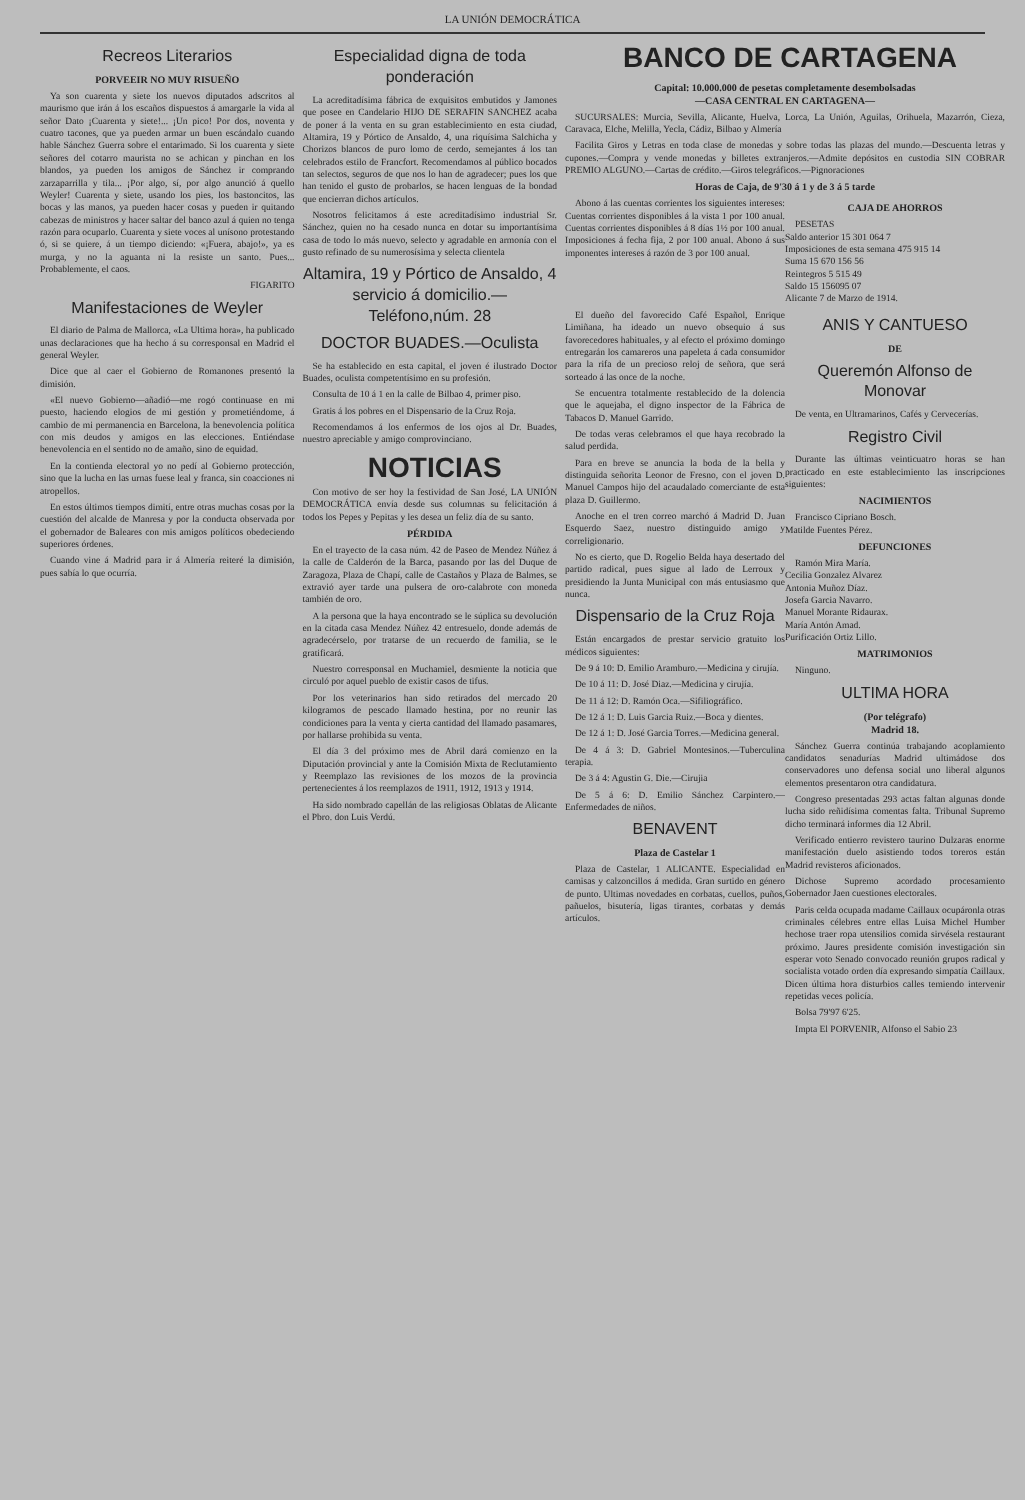LA UNIÓN DEMOCRÁTICA
Recreos Literarios
PORVEEIR NO MUY RISUEÑO
Ya son cuarenta y siete los nuevos diputados adscritos al maurismo que irán á los escaños dispuestos á amargarle la vida al señor Dato ¡Cuarenta y siete!... ¡Un pico! Por dos, noventa y cuatro tacones, que ya pueden armar un buen escándalo cuando hable Sánchez Guerra sobre el entarimado. Si los cuarenta y siete señores del cotarro maurista no se achican y pinchan en los blandos, ya pueden los amigos de Sánchez ir comprando zarzaparrilla y tila... ¡Por algo, sí, por algo anunció á quello Weyler! Cuarenta y siete, usando los pies, los bastoncitos, las bocas y las manos, ya pueden hacer cosas y pueden ir quitando cabezas de ministros y hacer saltar del banco azul á quien no tenga razón para ocuparlo. Cuarenta y siete voces al unísono protestando ó, si se quiere, á un tiempo diciendo: «¡Fuera, abajo!», ya es murga, y no la aguanta ni la resiste un santo. Pues... Probablemente, el caos.
FIGARITO
Manifestaciones de Weyler
El diario de Palma de Mallorca, «La Ultima hora», ha publicado unas declaraciones que ha hecho á su corresponsal en Madrid el general Weyler.
Dice que al caer el Gobierno de Romanones presentó la dimisión.
«El nuevo Gobierno—añadió—me rogó continuase en mi puesto, haciendo elogios de mi gestión y prometiéndome, á cambio de mi permanencia en Barcelona, la benevolencia política con mis deudos y amigos en las elecciones. Entiéndase benevolencia en el sentido no de amaño, sino de equidad.
En la contienda electoral yo no pedí al Gobierno protección, sino que la lucha en las urnas fuese leal y franca, sin coacciones ni atropellos.
En estos últimos tiempos dimití, entre otras muchas cosas por la cuestión del alcalde de Manresa y por la conducta observada por el gobernador de Baleares con mis amigos políticos obedeciendo superiores órdenes.
Cuando vine á Madrid para ir á Almería reiteré la dimisión, pues sabía lo que ocurría.
Especialidad digna de toda ponderación
La acreditadísima fábrica de exquisitos embutidos y Jamones que posee en Candelario HIJO DE SERAFIN SANCHEZ acaba de poner á la venta en su gran establecimiento en esta ciudad, Altamira, 19 y Pórtico de Ansaldo, 4, una riquísima Salchicha y Chorizos blancos de puro lomo de cerdo, semejantes á los tan celebrados estilo de Francfort. Recomendamos al público bocados tan selectos, seguros de que nos lo han de agradecer; pues los que han tenido el gusto de probarlos, se hacen lenguas de la bondad que encierran dichos artículos.
Nosotros felicitamos á este acreditadísimo industrial Sr. Sánchez, quien no ha cesado nunca en dotar su importantísima casa de todo lo más nuevo, selecto y agradable en armonía con el gusto refinado de su numerosísima y selecta clientela
Altamira, 19 y Pórtico de Ansaldo, 4
servicio á domicilio.—Teléfono,núm. 28
DOCTOR BUADES.—Oculista
Se ha establecido en esta capital, el joven é ilustrado Doctor Buades, oculista competentísimo en su profesión.
Consulta de 10 á 1 en la calle de Bilbao 4, primer piso.
Gratis á los pobres en el Dispensario de la Cruz Roja.
Recomendamos á los enfermos de los ojos al Dr. Buades, nuestro apreciable y amigo comprovinciano.
NOTICIAS
Con motivo de ser hoy la festividad de San José, LA UNIÓN DEMOCRÁTICA envía desde sus columnas su felicitación á todos los Pepes y Pepitas y les desea un feliz día de su santo.
PÉRDIDA
En el trayecto de la casa núm. 42 de Paseo de Mendez Núñez á la calle de Calderón de la Barca, pasando por las del Duque de Zaragoza, Plaza de Chapí, calle de Castaños y Plaza de Balmes, se extravió ayer tarde una pulsera de oro-calabrote con moneda también de oro.
A la persona que la haya encontrado se le súplica su devolución en la citada casa Mendez Núñez 42 entresuelo, donde además de agradecérselo, por tratarse de un recuerdo de familia, se le gratificará.
Nuestro corresponsal en Muchamiel, desmiente la noticia que circuló por aquel pueblo de existir casos de tifus.
Por los veterinarios han sido retirados del mercado 20 kilogramos de pescado llamado hestina, por no reunir las condiciones para la venta y cierta cantidad del llamado pasamares, por hallarse prohibida su venta.
El día 3 del próximo mes de Abril dará comienzo en la Diputación provincial y ante la Comisión Mixta de Reclutamiento y Reemplazo las revisiones de los mozos de la provincia pertenecientes á los reemplazos de 1911, 1912, 1913 y 1914.
Ha sido nombrado capellán de las religiosas Oblatas de Alicante el Pbro. don Luis Verdú.
BANCO DE CARTAGENA
Capital: 10.000.000 de pesetas completamente desembolsadas
—CASA CENTRAL EN CARTAGENA—
SUCURSALES: Murcia, Sevilla, Alicante, Huelva, Lorca, La Unión, Aguilas, Orihuela, Mazarrón, Cieza, Caravaca, Elche, Melilla, Yecla, Cádiz, Bilbao y Almería
Facilita Giros y Letras en toda clase de monedas y sobre todas las plazas del mundo.—Descuenta letras y cupones.—Compra y vende monedas y billetes extranjeros.—Admite depósitos en custodia SIN COBRAR PREMIO ALGUNO.—Cartas de crédito.—Giros telegráficos.—Pignoraciones
Horas de Caja, de 9'30 á 1 y de 3 á 5 tarde
Abono á las cuentas corrientes los siguientes intereses: Cuentas corrientes disponibles á la vista 1 por 100 anual. Cuentas corrientes disponibles á 8 días 1½ por 100 anual. Imposiciones á fecha fija, 2 por 100 anual. Abono á sus imponentes intereses á razón de 3 por 100 anual.
CAJA DE AHORROS
PESETAS
Saldo anterior 15 301 064 7
Imposiciones de esta semana 475 915 14
Suma 15 670 156 56
Reintegros 5 515 49
Saldo 15 156095 07
Alicante 7 de Marzo de 1914.
El dueño del favorecido Café Español, Enrique Limiñana, ha ideado un nuevo obsequio á sus favorecedores habituales, y al efecto el próximo domingo entregarán los camareros una papeleta á cada consumidor para la rifa de un precioso reloj de señora, que será sorteado á las once de la noche.
Se encuentra totalmente restablecido de la dolencia que le aquejaba, el digno inspector de la Fábrica de Tabacos D. Manuel Garrido.
De todas veras celebramos el que haya recobrado la salud perdida.
Para en breve se anuncia la boda de la bella y distinguida señorita Leonor de Fresno, con el joven D. Manuel Campos hijo del acaudalado comerciante de esta plaza D. Guillermo.
Anoche en el tren correo marchó á Madrid D. Juan Esquerdo Saez, nuestro distinguido amigo y correligionario.
No es cierto, que D. Rogelio Belda haya desertado del partido radical, pues sigue al lado de Lerroux y presidiendo la Junta Municipal con más entusiasmo que nunca.
Dispensario de la Cruz Roja
Están encargados de prestar servicio gratuito los médicos siguientes:
De 9 á 10: D. Emilio Aramburo.—Medicina y cirujía.
De 10 á 11: D. José Diaz.—Medicina y cirujía.
De 11 á 12: D. Ramón Oca.—Sifiliográfico.
De 12 á 1: D. Luis Garcia Ruiz.—Boca y dientes.
De 12 á 1: D. José Garcia Torres.—Medicina general.
De 4 á 3: D. Gabriel Montesinos.—Tuberculina terapia.
De 3 á 4: Agustin G. Die.—Cirujia
De 5 á 6: D. Emilio Sánchez Carpintero.—Enfermedades de niños.
BENAVENT
Plaza de Castelar 1
Plaza de Castelar, 1 ALICANTE. Especialidad en camisas y calzoncillos á medida. Gran surtido en género de punto. Ultimas novedades en corbatas, cuellos, puños, pañuelos, bisutería, ligas tirantes, corbatas y demás artículos.
ANIS Y CANTUESO
DE
Queremón Alfonso de Monovar
De venta, en Ultramarinos, Cafés y Cervecerías.
Registro Civil
Durante las últimas veinticuatro horas se han practicado en este establecimiento las inscripciones siguientes:
NACIMIENTOS
Francisco Cipriano Bosch.
Matilde Fuentes Pérez.
DEFUNCIONES
Ramón Mira María.
Cecilia Gonzalez Alvarez
Antonia Muñoz Díaz.
Josefa Garcia Navarro.
Manuel Morante Ridaurax.
María Antón Amad.
Purificación Ortiz Lillo.
MATRIMONIOS
Ninguno.
ULTIMA HORA
(Por telégrafo)
Madrid 18.
Sánchez Guerra continúa trabajando acoplamiento candidatos senadurías Madrid ultimádose dos conservadores uno defensa social uno liberal algunos elementos presentaron otra candidatura.
Congreso presentadas 293 actas faltan algunas donde lucha sido reñidísima comentas falta. Tribunal Supremo dicho terminará informes dia 12 Abril.
Verificado entierro revistero taurino Dulzaras enorme manifestación duelo asistiendo todos toreros están Madrid revisteros aficionados.
Dichose Supremo acordado procesamiento Gobernador Jaen cuestiones electorales.
Paris celda ocupada madame Caillaux ocupáronla otras criminales célebres entre ellas Luisa Michel Humber hechose traer ropa utensilios comida sirvésela restaurant próximo. Jaures presidente comisión investigación sin esperar voto Senado convocado reunión grupos radical y socialista votado orden día expresando simpatía Caillaux. Dicen última hora disturbios calles temiendo intervenir repetidas veces policía.
Bolsa 79'97 6'25.
Impta El PORVENIR, Alfonso el Sabio 23